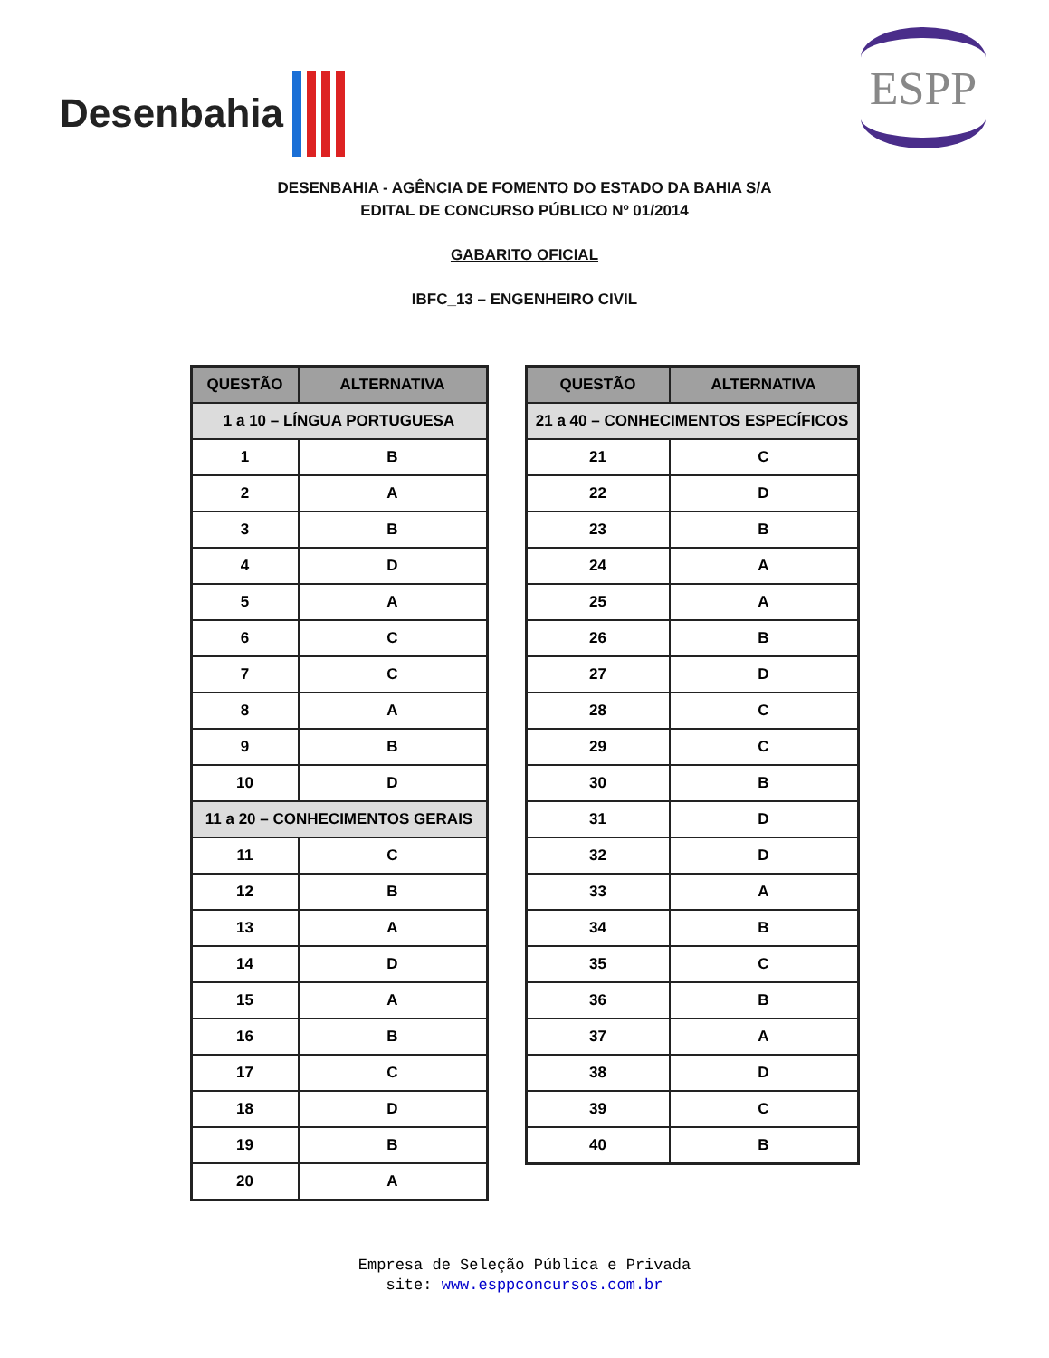Desenbahia
ESPP
DESENBAHIA - AGÊNCIA DE FOMENTO DO ESTADO DA BAHIA S/A
EDITAL DE CONCURSO PÚBLICO Nº 01/2014
GABARITO OFICIAL
IBFC_13 – ENGENHEIRO CIVIL
| QUESTÃO | ALTERNATIVA |
| --- | --- |
| 1 a 10 – LÍNGUA PORTUGUESA | |
| 1 | B |
| 2 | A |
| 3 | B |
| 4 | D |
| 5 | A |
| 6 | C |
| 7 | C |
| 8 | A |
| 9 | B |
| 10 | D |
| 11 a 20 – CONHECIMENTOS GERAIS | |
| 11 | C |
| 12 | B |
| 13 | A |
| 14 | D |
| 15 | A |
| 16 | B |
| 17 | C |
| 18 | D |
| 19 | B |
| 20 | A |
| QUESTÃO | ALTERNATIVA |
| --- | --- |
| 21 a 40 – CONHECIMENTOS ESPECÍFICOS | |
| 21 | C |
| 22 | D |
| 23 | B |
| 24 | A |
| 25 | A |
| 26 | B |
| 27 | D |
| 28 | C |
| 29 | C |
| 30 | B |
| 31 | D |
| 32 | D |
| 33 | A |
| 34 | B |
| 35 | C |
| 36 | B |
| 37 | A |
| 38 | D |
| 39 | C |
| 40 | B |
Empresa de Seleção Pública e Privada
site: www.esppconcursos.com.br